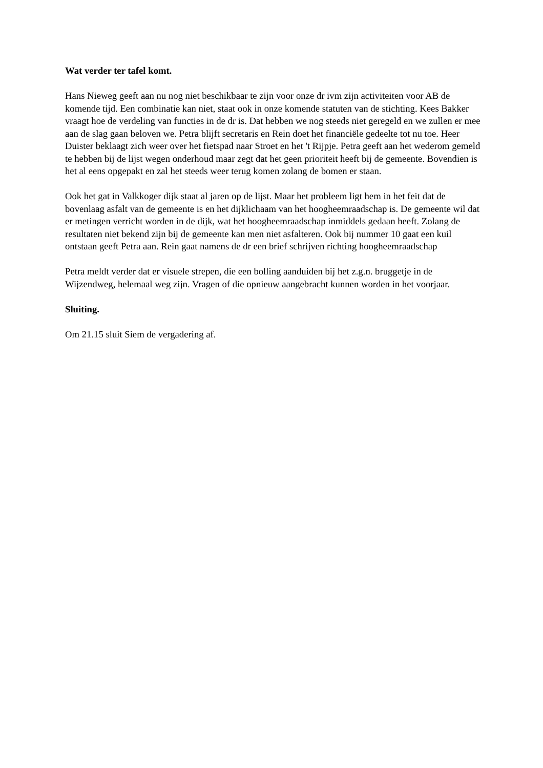Wat verder ter tafel komt.
Hans Nieweg geeft aan nu nog niet beschikbaar te zijn voor onze dr ivm zijn activiteiten voor AB de komende tijd. Een combinatie kan niet, staat ook in onze komende statuten van de stichting. Kees Bakker vraagt hoe de verdeling van functies in de dr is. Dat hebben we nog steeds niet geregeld en we zullen er mee aan de slag gaan beloven we. Petra blijft secretaris en Rein doet het financiële gedeelte tot nu toe. Heer Duister beklaagt zich weer over het fietspad naar Stroet en het 't Rijpje. Petra geeft aan het wederom gemeld te hebben bij de lijst wegen onderhoud maar zegt dat het geen prioriteit heeft bij de gemeente. Bovendien is het al eens opgepakt en zal het steeds weer terug komen zolang de bomen er staan.
Ook het gat in Valkkoger dijk staat al jaren op de lijst. Maar het probleem ligt hem in het feit dat de bovenlaag asfalt van de gemeente is en het dijklichaam van het hoogheemraadschap is. De gemeente wil dat er metingen verricht worden in de dijk, wat het hoogheemraadschap inmiddels gedaan heeft. Zolang de resultaten niet bekend zijn bij de gemeente kan men niet asfalteren. Ook bij nummer 10 gaat een kuil ontstaan geeft Petra aan. Rein gaat namens de dr een brief schrijven richting hoogheemraadschap
Petra meldt verder dat er visuele strepen, die een bolling aanduiden bij het z.g.n. bruggetje in de Wijzendweg, helemaal weg zijn. Vragen of die opnieuw aangebracht kunnen worden in het voorjaar.
Sluiting.
Om 21.15 sluit Siem de vergadering af.